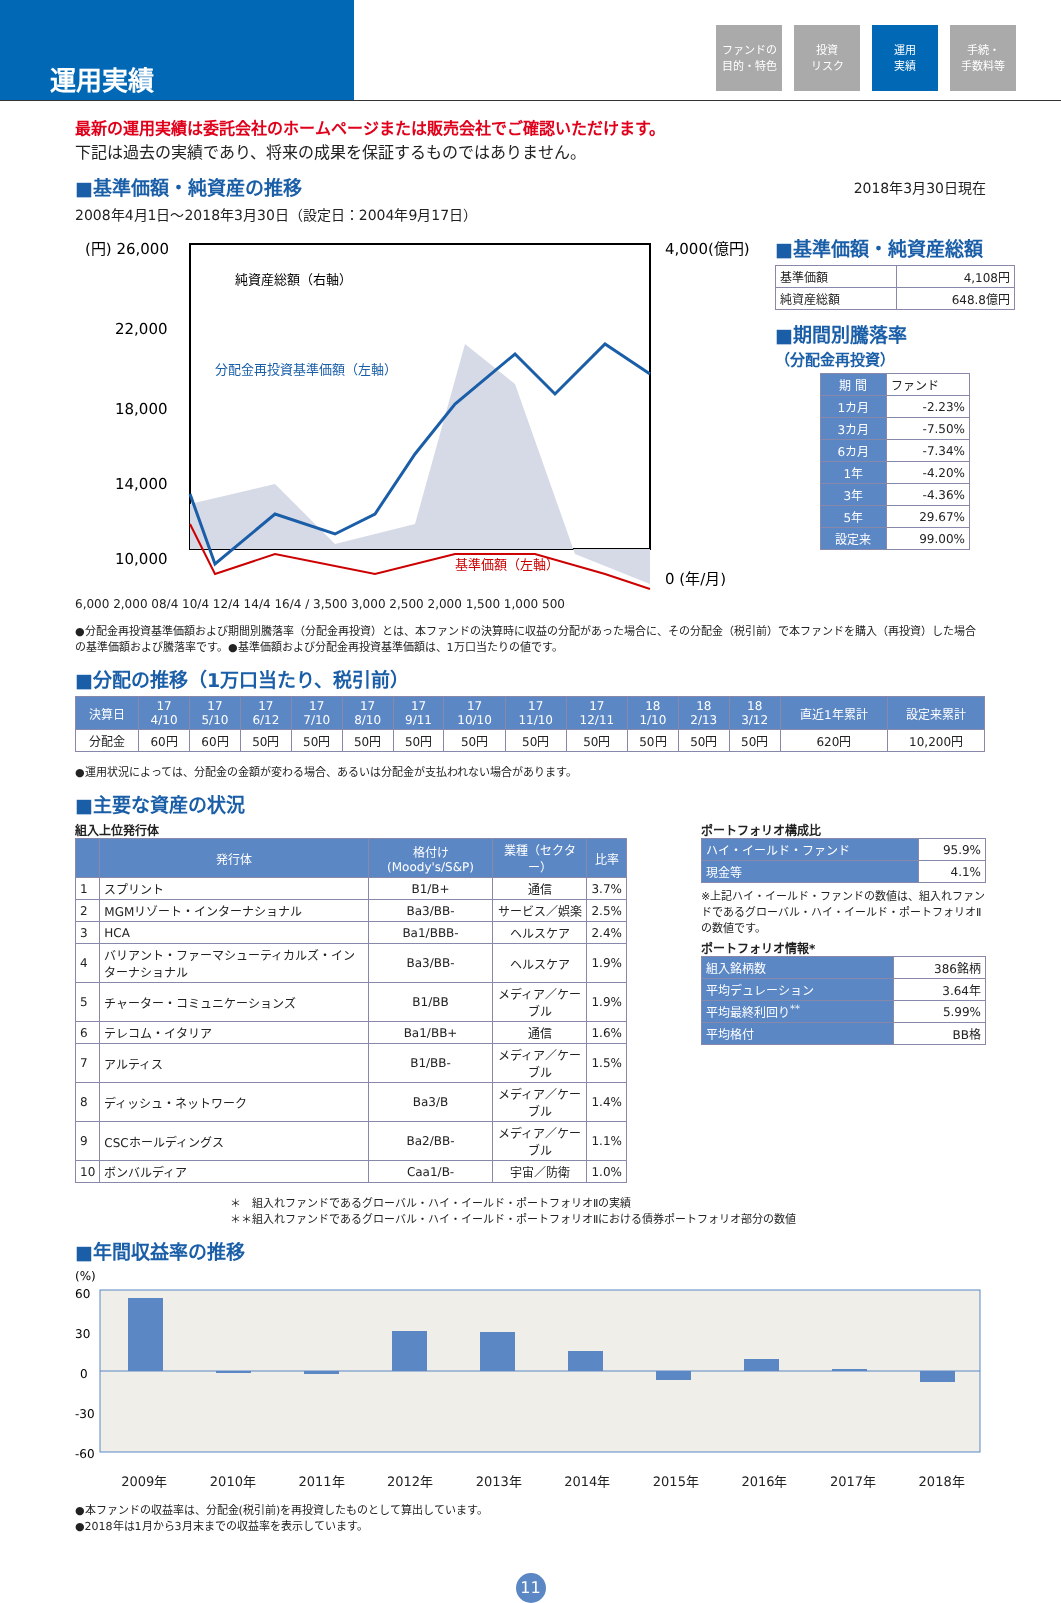運用実績
ファンドの
目的・特色
投資
リスク
運用
実績
手続・
手数料等
最新の運用実績は委託会社のホームページまたは販売会社でご確認いただけます。
下記は過去の実績であり、将来の成果を保証するものではありません。
■基準価額・純資産の推移
2018年3月30日現在
2008年4月1日～2018年3月30日（設定日：2004年9月17日）
(円) 26,000
22,000
18,000
14,000
10,000
4,000(億円)
0 (年/月)
純資産総額（右軸）
分配金再投資基準価額（左軸）
基準価額（左軸）
6,000 2,000 08/4 10/4 12/4 14/4 16/4 / 3,500 3,000 2,500 2,000 1,500 1,000 500
■基準価額・純資産総額
| 基準価額 | 4,108円 |
| 純資産総額 | 648.8億円 |
■期間別騰落率
（分配金再投資）
| 期 間 | ファンド |
| 1カ月 | -2.23% |
| 3カ月 | -7.50% |
| 6カ月 | -7.34% |
| 1年 | -4.20% |
| 3年 | -4.36% |
| 5年 | 29.67% |
| 設定来 | 99.00% |
●分配金再投資基準価額および期間別騰落率（分配金再投資）とは、本ファンドの決算時に収益の分配があった場合に、その分配金（税引前）で本ファンドを購入（再投資）した場合の基準価額および騰落率です。●基準価額および分配金再投資基準価額は、1万口当たりの値です。
■分配の推移（1万口当たり、税引前）
| 決算日 | 17 4/10 | 17 5/10 | 17 6/12 | 17 7/10 | 17 8/10 | 17 9/11 | 17 10/10 | 17 11/10 | 17 12/11 | 18 1/10 | 18 2/13 | 18 3/12 | 直近1年累計 | 設定来累計 |
| --- | --- | --- | --- | --- | --- | --- | --- | --- | --- | --- | --- | --- | --- | --- |
| 分配金 | 60円 | 60円 | 50円 | 50円 | 50円 | 50円 | 50円 | 50円 | 50円 | 50円 | 50円 | 50円 | 620円 | 10,200円 |
●運用状況によっては、分配金の金額が変わる場合、あるいは分配金が支払われない場合があります。
■主要な資産の状況
組入上位発行体
| | 発行体 | 格付け(Moody's/S&P) | 業種（セクター） | 比率 |
| --- | --- | --- | --- | --- |
| 1 | スプリント | B1/B+ | 通信 | 3.7% |
| 2 | MGMリゾート・インターナショナル | Ba3/BB- | サービス／娯楽 | 2.5% |
| 3 | HCA | Ba1/BBB- | ヘルスケア | 2.4% |
| 4 | バリアント・ファーマシューティカルズ・インターナショナル | Ba3/BB- | ヘルスケア | 1.9% |
| 5 | チャーター・コミュニケーションズ | B1/BB | メディア／ケーブル | 1.9% |
| 6 | テレコム・イタリア | Ba1/BB+ | 通信 | 1.6% |
| 7 | アルティス | B1/BB- | メディア／ケーブル | 1.5% |
| 8 | ディッシュ・ネットワーク | Ba3/B | メディア／ケーブル | 1.4% |
| 9 | CSCホールディングス | Ba2/BB- | メディア／ケーブル | 1.1% |
| 10 | ボンバルディア | Caa1/B- | 宇宙／防衛 | 1.0% |
ポートフォリオ構成比
| ハイ・イールド・ファンド | 95.9% |
| 現金等 | 4.1% |
※上記ハイ・イールド・ファンドの数値は、組入れファンドであるグローバル・ハイ・イールド・ポートフォリオⅡの数値です。
ポートフォリオ情報*
| 組入銘柄数 | 386銘柄 |
| 平均デュレーション | 3.64年 |
| 平均最終利回り<sup>**</sup> | 5.99% |
| 平均格付 | BB格 |
＊　組入れファンドであるグローバル・ハイ・イールド・ポートフォリオⅡの実績
＊＊組入れファンドであるグローバル・ハイ・イールド・ポートフォリオⅡにおける債券ポートフォリオ部分の数値
■年間収益率の推移
(%)
60
30
0
-30
-60
2009年 2010年 2011年 2012年 2013年 2014年 2015年 2016年 2017年 2018年
●本ファンドの収益率は、分配金(税引前)を再投資したものとして算出しています。
●2018年は1月から3月末までの収益率を表示しています。
11